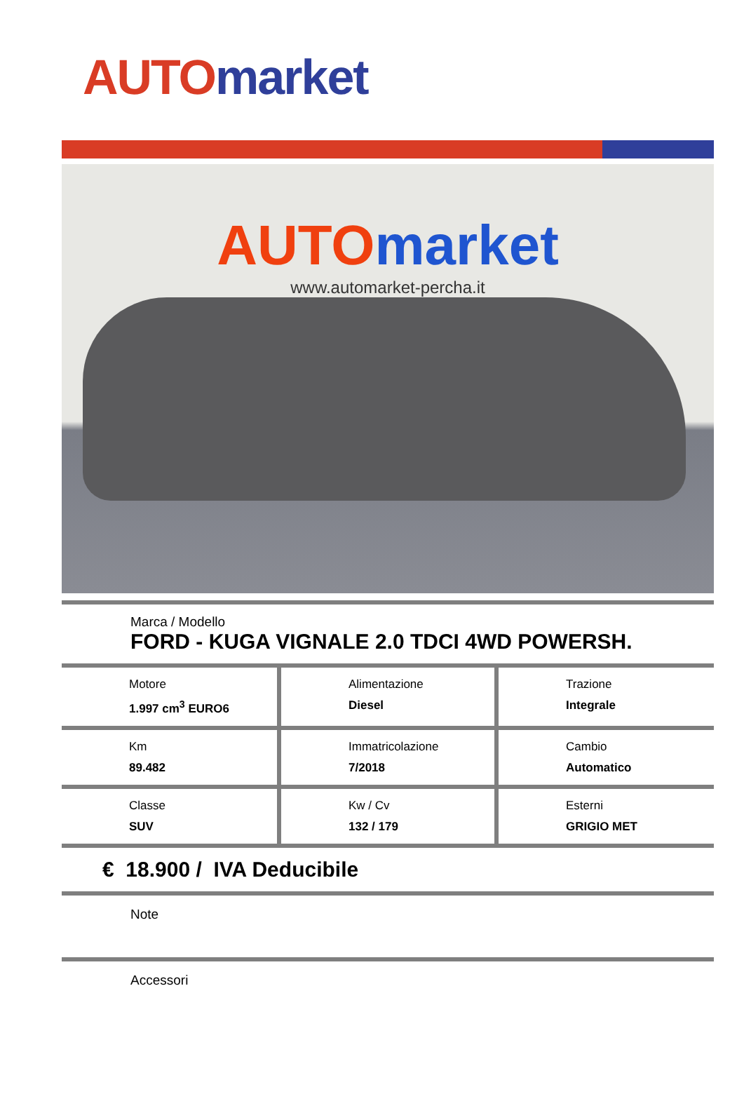AUTO market
AUTO market
www.automarket-percha.it
Marca / Modello
FORD - KUGA VIGNALE 2.0 TDCI 4WD POWERSH.
| Motore 1.997 cm<sup>3</sup> EURO6 | Alimentazione Diesel | Trazione Integrale |
| Km 89.482 | Immatricolazione 7/2018 | Cambio Automatico |
| Classe SUV | Kw / Cv 132 / 179 | Esterni GRIGIO MET |
€ 18.900 / IVA Deducibile
Note
Accessori